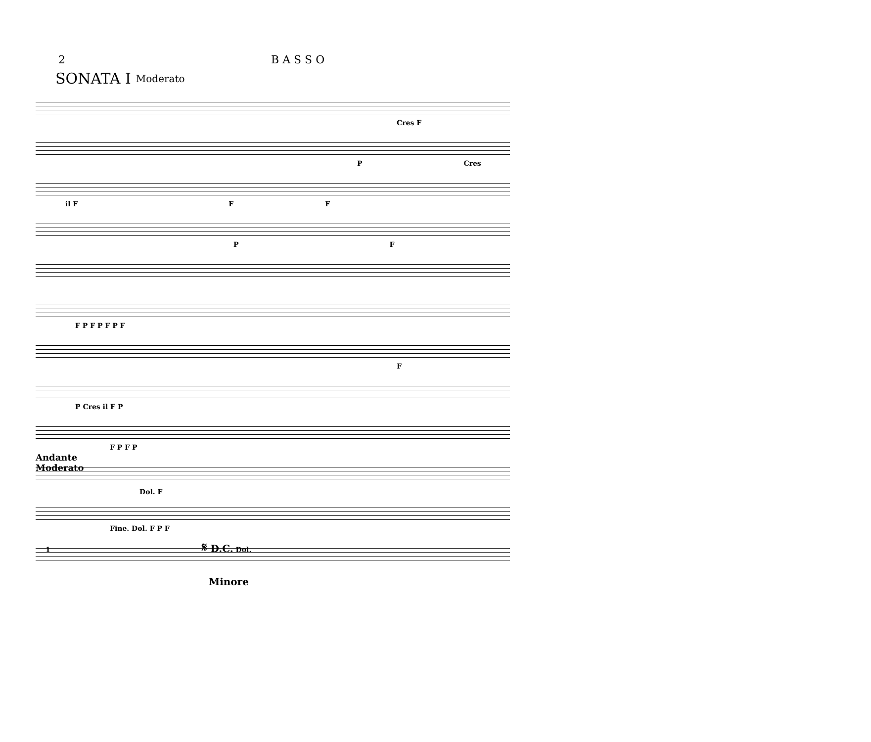2 B A S S O
SONATA I Moderato
Cres F
P Cres
il F F F
P F
F P F P F P F
F
P Cres il F P
F P F P
Andante
Moderato
Dol. F
Fine. Dol. F P F
1 𝄋 D.C. Dol.
Minore